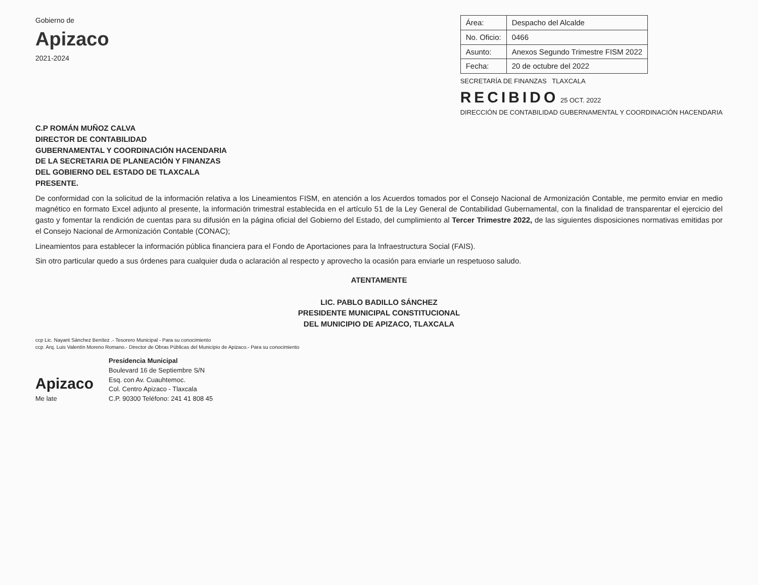Gobierno de
Apizaco
2021-2024
| Área: | Despacho del Alcalde |
| No. Oficio: | 0466 |
| Asunto: | Anexos Segundo Trimestre FISM 2022 |
| Fecha: | 20 de octubre del 2022 |
SECRETARÍA DE FINANZAS TLAXCALA
RECIBIDO 25 OCT. 2022
DIRECCIÓN DE CONTABILIDAD GUBERNAMENTAL Y COORDINACIÓN HACENDARIA
C.P ROMÁN MUÑOZ CALVA
DIRECTOR DE CONTABILIDAD
GUBERNAMENTAL Y COORDINACIÓN HACENDARIA
DE LA SECRETARIA DE PLANEACIÓN Y FINANZAS
DEL GOBIERNO DEL ESTADO DE TLAXCALA
PRESENTE.
De conformidad con la solicitud de la información relativa a los Lineamientos FISM, en atención a los Acuerdos tomados por el Consejo Nacional de Armonización Contable, me permito enviar en medio magnético en formato Excel adjunto al presente, la información trimestral establecida en el artículo 51 de la Ley General de Contabilidad Gubernamental, con la finalidad de transparentar el ejercicio del gasto y fomentar la rendición de cuentas para su difusión en la página oficial del Gobierno del Estado, del cumplimiento al Tercer Trimestre 2022, de las siguientes disposiciones normativas emitidas por el Consejo Nacional de Armonización Contable (CONAC);
Lineamientos para establecer la información pública financiera para el Fondo de Aportaciones para la Infraestructura Social (FAIS).
Sin otro particular quedo a sus órdenes para cualquier duda o aclaración al respecto y aprovecho la ocasión para enviarle un respetuoso saludo.
ATENTAMENTE
LIC. PABLO BADILLO SÁNCHEZ
PRESIDENTE MUNICIPAL CONSTITUCIONAL
DEL MUNICIPIO DE APIZACO, TLAXCALA
ccp Lic. Nayant Sánchez Benítez .- Tesorero Municipal - Para su conocimiento
ccp. Arq. Luis Valentín Moreno Romano.- Director de Obras Públicas del Municipio de Apizaco.- Para su conocimiento
Apizaco
Me late
Presidencia Municipal
Boulevard 16 de Septiembre S/N
Esq. con Av. Cuauhtemoc.
Col. Centro Apizaco - Tlaxcala
C.P. 90300 Teléfono: 241 41 808 45